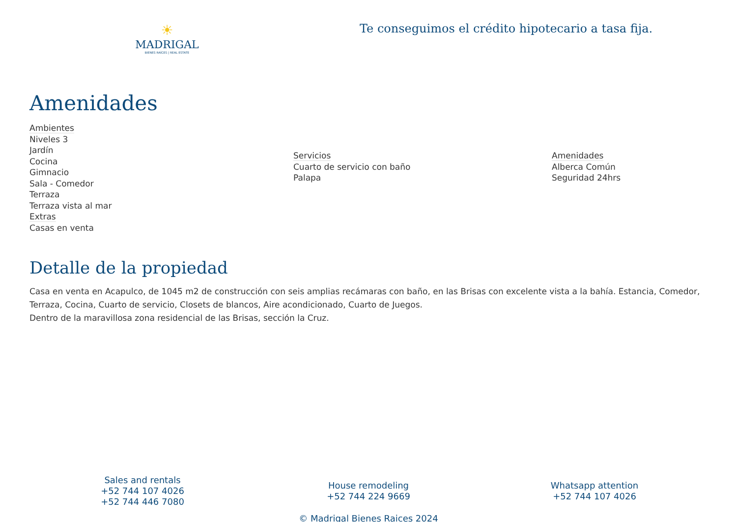☀
MADRIGAL
BIENES RAÍCES | REAL ESTATE
Te conseguimos el crédito hipotecario a tasa fija.
Amenidades
Ambientes
Niveles 3
Jardín
Cocina
Gimnacio
Sala - Comedor
Terraza
Terraza vista al mar
Extras
Casas en venta
Servicios
Cuarto de servicio con baño
Palapa
Amenidades
Alberca Común
Seguridad 24hrs
Detalle de la propiedad
Casa en venta en Acapulco, de 1045 m2 de construcción con seis amplias recámaras con baño, en las Brisas con excelente vista a la bahía. Estancia, Comedor, Terraza, Cocina, Cuarto de servicio, Closets de blancos, Aire acondicionado, Cuarto de Juegos.
Dentro de la maravillosa zona residencial de las Brisas, sección la Cruz.
Sales and rentals
+52 744 107 4026
+52 744 446 7080
House remodeling
+52 744 224 9669
Whatsapp attention
+52 744 107 4026
© Madrigal Bienes Raices 2024